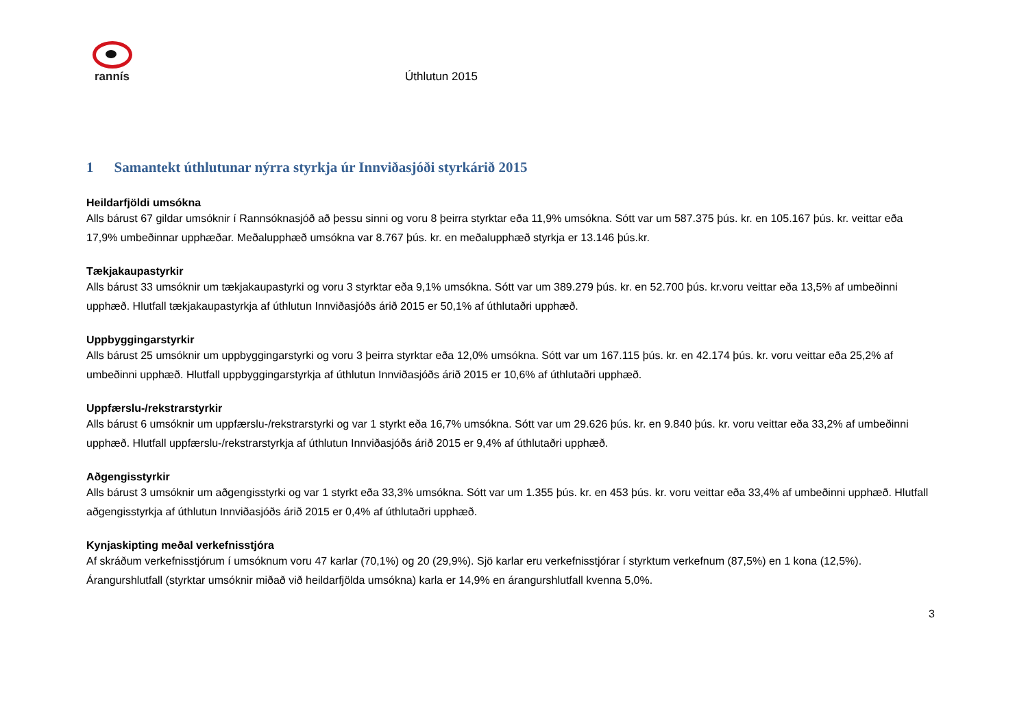rannís
Úthlutun 2015
1 Samantekt úthlutunar nýrra styrkja úr Innviðasjóði styrkárið 2015
Heildarfjöldi umsókna
Alls bárust 67 gildar umsóknir í Rannsóknasjóð að þessu sinni og voru 8 þeirra styrktar eða 11,9% umsókna. Sótt var um 587.375 þús. kr. en 105.167 þús. kr. veittar eða 17,9% umbeðinnar upphæðar. Meðalupphæð umsókna var 8.767 þús. kr. en meðalupphæð styrkja er 13.146 þús.kr.
Tækjakaupastyrkir
Alls bárust 33 umsóknir um tækjakaupastyrki og voru 3 styrktar eða 9,1% umsókna. Sótt var um 389.279 þús. kr. en 52.700 þús. kr.voru veittar eða 13,5% af umbeðinni upphæð. Hlutfall tækjakaupastyrkja af úthlutun Innviðasjóðs árið 2015 er 50,1% af úthlutaðri upphæð.
Uppbyggingarstyrkir
Alls bárust 25 umsóknir um uppbyggingarstyrki og voru 3 þeirra styrktar eða 12,0% umsókna. Sótt var um 167.115 þús. kr. en 42.174 þús. kr. voru veittar eða 25,2% af umbeðinni upphæð. Hlutfall uppbyggingarstyrkja af úthlutun Innviðasjóðs árið 2015 er 10,6% af úthlutaðri upphæð.
Uppfærslu-/rekstrarstyrkir
Alls bárust 6 umsóknir um uppfærslu-/rekstrarstyrki og var 1 styrkt eða 16,7% umsókna. Sótt var um 29.626 þús. kr. en 9.840 þús. kr. voru veittar eða 33,2% af umbeðinni upphæð. Hlutfall uppfærslu-/rekstrarstyrkja af úthlutun Innviðasjóðs árið 2015 er 9,4% af úthlutaðri upphæð.
Aðgengisstyrkir
Alls bárust 3 umsóknir um aðgengisstyrki og var 1 styrkt eða 33,3% umsókna. Sótt var um 1.355 þús. kr. en 453 þús. kr. voru veittar eða 33,4% af umbeðinni upphæð. Hlutfall aðgengisstyrkja af úthlutun Innviðasjóðs árið 2015 er 0,4% af úthlutaðri upphæð.
Kynjaskipting meðal verkefnisstjóra
Af skráðum verkefnisstjórum í umsóknum voru 47 karlar (70,1%) og 20 (29,9%). Sjö karlar eru verkefnisstjórar í styrktum verkefnum (87,5%) en 1 kona (12,5%). Árangurshlutfall (styrktar umsóknir miðað við heildarfjölda umsókna) karla er 14,9% en árangurshlutfall kvenna 5,0%.
3